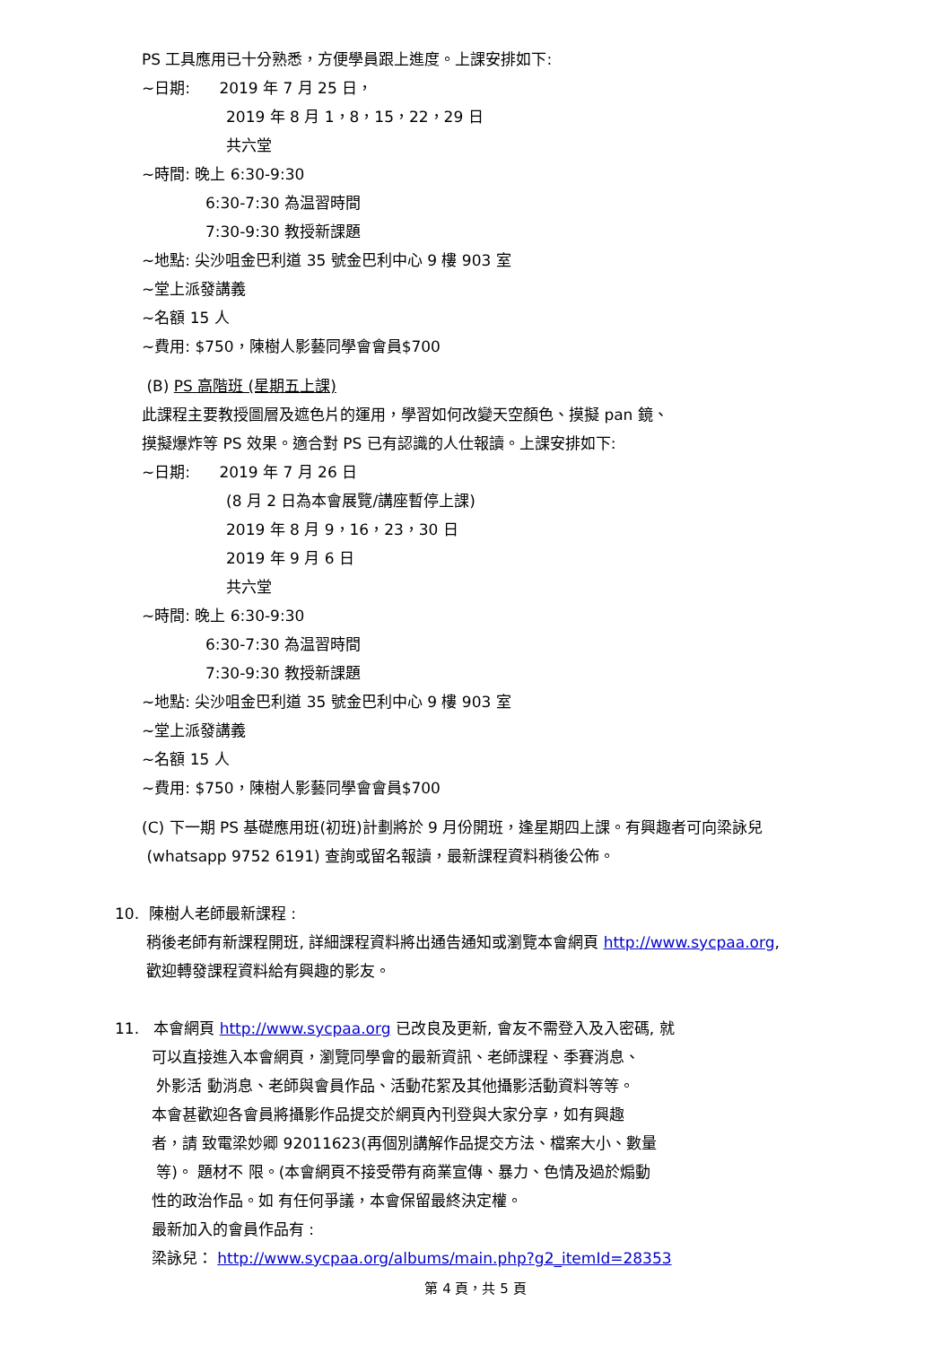PS 工具應用已十分熟悉，方便學員跟上進度。上課安排如下:
~日期: 2019 年 7 月 25 日，
2019 年 8 月 1，8，15，22，29 日
共六堂
~時間: 晚上 6:30-9:30
6:30-7:30 為温習時間
7:30-9:30 教授新課題
~地點: 尖沙咀金巴利道 35 號金巴利中心 9 樓 903 室
~堂上派發講義
~名額 15 人
~費用: $750，陳樹人影藝同學會會員$700
(B) PS 高階班 (星期五上課)
此課程主要教授圖層及遮色片的運用，學習如何改變天空顏色、摸擬 pan 鏡、
摸擬爆炸等 PS 效果。適合對 PS 已有認識的人仕報讀。上課安排如下:
~日期: 2019 年 7 月 26 日
(8 月 2 日為本會展覽/講座暫停上課)
2019 年 8 月 9，16，23，30 日
2019 年 9 月 6 日
共六堂
~時間: 晚上 6:30-9:30
6:30-7:30 為温習時間
7:30-9:30 教授新課題
~地點: 尖沙咀金巴利道 35 號金巴利中心 9 樓 903 室
~堂上派發講義
~名額 15 人
~費用: $750，陳樹人影藝同學會會員$700
(C) 下一期 PS 基礎應用班(初班)計劃將於 9 月份開班，逢星期四上課。有興趣者可向梁詠兒
(whatsapp 9752 6191) 查詢或留名報讀，最新課程資料稍後公佈。
10. 陳樹人老師最新課程 :
稍後老師有新課程開班, 詳細課程資料將出通告通知或瀏覽本會網頁 http://www.sycpaa.org,
歡迎轉發課程資料給有興趣的影友。
11. 本會網頁 http://www.sycpaa.org 已改良及更新, 會友不需登入及入密碼, 就
可以直接進入本會網頁，瀏覽同學會的最新資訊、老師課程、季賽消息、
外影活 動消息、老師與會員作品、活動花絮及其他攝影活動資料等等。
本會甚歡迎各會員將攝影作品提交於網頁內刊登與大家分享，如有興趣
者，請 致電梁妙卿 92011623(再個別講解作品提交方法、檔案大小、數量
等)。 題材不 限。(本會網頁不接受帶有商業宣傳、暴力、色情及過於煽動
性的政治作品。如 有任何爭議，本會保留最終決定權。
最新加入的會員作品有 :
梁詠兒： http://www.sycpaa.org/albums/main.php?g2_itemId=28353
第 4 頁，共 5 頁